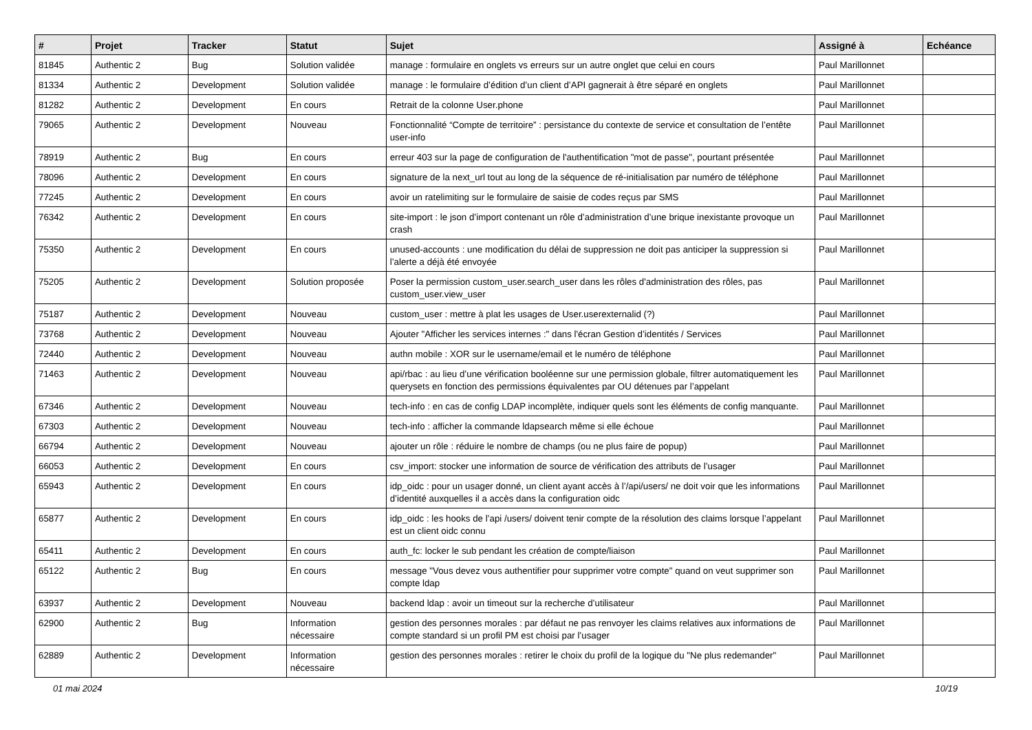| # | Projet | Tracker | Statut | Sujet | Assigné à | Echéance |
| --- | --- | --- | --- | --- | --- | --- |
| 81845 | Authentic 2 | Bug | Solution validée | manage : formulaire en onglets vs erreurs sur un autre onglet que celui en cours | Paul Marillonnet | |
| 81334 | Authentic 2 | Development | Solution validée | manage : le formulaire d’édition d’un client d’API gagnerait à être séparé en onglets | Paul Marillonnet | |
| 81282 | Authentic 2 | Development | En cours | Retrait de la colonne User.phone | Paul Marillonnet | |
| 79065 | Authentic 2 | Development | Nouveau | Fonctionnalité “Compte de territoire” : persistance du contexte de service et consultation de l’entête user-info | Paul Marillonnet | |
| 78919 | Authentic 2 | Bug | En cours | erreur 403 sur la page de configuration de l'authentification "mot de passe", pourtant présentée | Paul Marillonnet | |
| 78096 | Authentic 2 | Development | En cours | signature de la next_url tout au long de la séquence de ré-initialisation par numéro de téléphone | Paul Marillonnet | |
| 77245 | Authentic 2 | Development | En cours | avoir un ratelimiting sur le formulaire de saisie de codes reçus par SMS | Paul Marillonnet | |
| 76342 | Authentic 2 | Development | En cours | site-import : le json d’import contenant un rôle d’administration d’une brique inexistante provoque un crash | Paul Marillonnet | |
| 75350 | Authentic 2 | Development | En cours | unused-accounts : une modification du délai de suppression ne doit pas anticiper la suppression si l’alerte a déjà été envoyée | Paul Marillonnet | |
| 75205 | Authentic 2 | Development | Solution proposée | Poser la permission custom_user.search_user dans les rôles d'administration des rôles, pas custom_user.view_user | Paul Marillonnet | |
| 75187 | Authentic 2 | Development | Nouveau | custom_user : mettre à plat les usages de User.userexternalid (?) | Paul Marillonnet | |
| 73768 | Authentic 2 | Development | Nouveau | Ajouter "Afficher les services internes :" dans l'écran Gestion d’identités / Services | Paul Marillonnet | |
| 72440 | Authentic 2 | Development | Nouveau | authn mobile : XOR sur le username/email et le numéro de téléphone | Paul Marillonnet | |
| 71463 | Authentic 2 | Development | Nouveau | api/rbac : au lieu d’une vérification booléenne sur une permission globale, filtrer automatiquement les querysets en fonction des permissions équivalentes par OU détenues par l’appelant | Paul Marillonnet | |
| 67346 | Authentic 2 | Development | Nouveau | tech-info : en cas de config LDAP incomplète, indiquer quels sont les éléments de config manquante. | Paul Marillonnet | |
| 67303 | Authentic 2 | Development | Nouveau | tech-info : afficher la commande ldapsearch même si elle échoue | Paul Marillonnet | |
| 66794 | Authentic 2 | Development | Nouveau | ajouter un rôle : réduire le nombre de champs (ou ne plus faire de popup) | Paul Marillonnet | |
| 66053 | Authentic 2 | Development | En cours | csv_import: stocker une information de source de vérification des attributs de l’usager | Paul Marillonnet | |
| 65943 | Authentic 2 | Development | En cours | idp_oidc : pour un usager donné, un client ayant accès à l’/api/users/ ne doit voir que les informations d’identité auxquelles il a accès dans la configuration oidc | Paul Marillonnet | |
| 65877 | Authentic 2 | Development | En cours | idp_oidc : les hooks de l’api /users/ doivent tenir compte de la résolution des claims lorsque l’appelant est un client oidc connu | Paul Marillonnet | |
| 65411 | Authentic 2 | Development | En cours | auth_fc: locker le sub pendant les création de compte/liaison | Paul Marillonnet | |
| 65122 | Authentic 2 | Bug | En cours | message "Vous devez vous authentifier pour supprimer votre compte" quand on veut supprimer son compte ldap | Paul Marillonnet | |
| 63937 | Authentic 2 | Development | Nouveau | backend ldap : avoir un timeout sur la recherche d’utilisateur | Paul Marillonnet | |
| 62900 | Authentic 2 | Bug | Information nécessaire | gestion des personnes morales : par défaut ne pas renvoyer les claims relatives aux informations de compte standard si un profil PM est choisi par l’usager | Paul Marillonnet | |
| 62889 | Authentic 2 | Development | Information nécessaire | gestion des personnes morales : retirer le choix du profil de la logique du "Ne plus redemander" | Paul Marillonnet | |
01 mai 2024 10/19